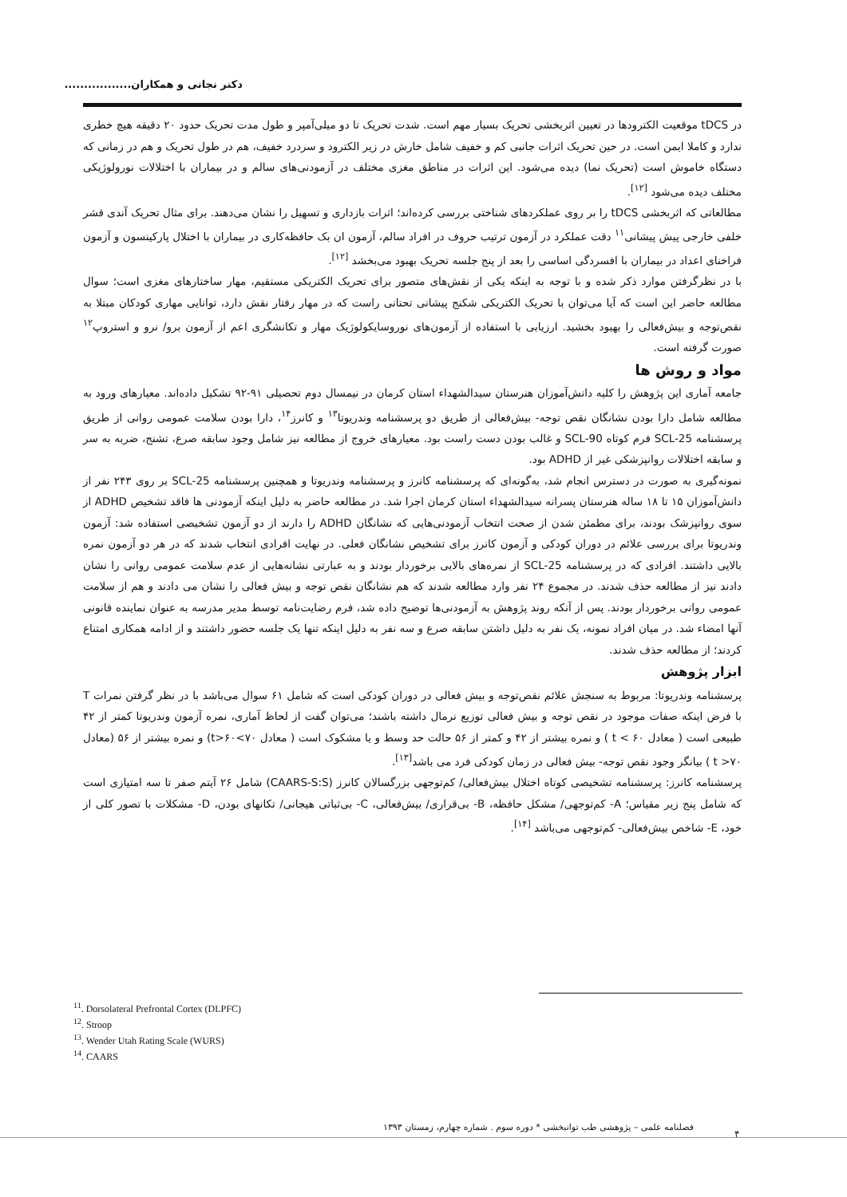دکتر نجاتی و همکاران.................
در tDCS موقعیت الکترودها در تعیین اثربخشی تحریک بسیار مهم است. شدت تحریک تا دو میلی‌آمپر و طول مدت تحریک حدود ۲۰ دقیقه هیچ خطری ندارد و کاملا ایمن است. در حین تحریک اثرات جانبی کم و خفیف شامل خارش در زیر الکترود و سردرد خفیف، هم در طول تحریک و هم در زمانی که دستگاه خاموش است (تحریک نما) دیده می‌شود. این اثرات در مناطق مغزی مختلف در آزمودنی‌های سالم و در بیماران با اختلالات نورولوژیکی مختلف دیده می‌شود <sup>[۱۲]</sup>.
مطالعاتی که اثربخشی tDCS را بر روی عملکردهای شناختی بررسی کرده‌اند؛ اثرات بازداری و تسهیل را نشان می‌دهند. برای مثال تحریک آندی قشر خلفی خارجی پیش پیشانی<sup>۱۱</sup> دقت عملکرد در آزمون ترتیب حروف در افراد سالم، آزمون ان بک حافظه‌کاری در بیماران با اختلال پارکینسون و آزمون فراخنای اعداد در بیماران با افسردگی اساسی را بعد از پنج جلسه تحریک بهبود می‌بخشد <sup>[۱۲]</sup>.
با در نظرگرفتن موارد ذکر شده و با توجه به اینکه یکی از نقش‌های متصور برای تحریک الکتریکی مستقیم، مهار ساختارهای مغزی است؛ سوال مطالعه حاضر این است که آیا می‌توان با تحریک الکتریکی شکنج پیشانی تحتانی راست که در مهار رفتار نقش دارد، توانایی مهاری کودکان مبتلا به نقص‌توجه و بیش‌فعالی را بهبود بخشید. ارزیابی با استفاده از آزمون‌های نوروسایکولوژیک مهار و تکانشگری اعم از آزمون برو/ نرو و استروپ<sup>۱۲</sup> صورت گرفته است.
مواد و روش ها
جامعه آماری این پژوهش را کلیه دانش‌آموزان هنرستان سیدالشهداء استان کرمان در نیمسال دوم تحصیلی ۹۱-۹۲ تشکیل داده‌اند. معیارهای ورود به مطالعه شامل دارا بودن نشانگان نقص توجه- بیش‌فعالی از طریق دو پرسشنامه وندریوتا<sup>۱۳</sup> و کانرز<sup>۱۴</sup>، دارا بودن سلامت عمومی روانی از طریق پرسشنامه SCL-25 فرم کوتاه SCL-90 و غالب بودن دست راست بود. معیارهای خروج از مطالعه نیز شامل وجود سابقه صرع، تشنج، ضربه به سر و سابقه اختلالات روانپزشکی غیر از ADHD بود.
نمونه‌گیری به صورت در دسترس انجام شد، به‌گونه‌ای که پرسشنامه کانرز و پرسشنامه وندریوتا و همچنین پرسشنامه SCL-25 بر روی ۲۴۳ نفر از دانش‌آموزان ۱۵ تا ۱۸ ساله هنرستان پسرانه سیدالشهداء استان کرمان اجرا شد. در مطالعه حاضر به دلیل اینکه آزمودنی ها فاقد تشخیص ADHD از سوی روانپزشک بودند، برای مطمئن شدن از صحت انتخاب آزمودنی‌هایی که نشانگان ADHD را دارند از دو آزمون تشخیصی استفاده شد: آزمون وندریوتا برای بررسی علائم در دوران کودکی و آزمون کانرز برای تشخیص نشانگان فعلی. در نهایت افرادی انتخاب شدند که در هر دو آزمون نمره بالایی داشتند. افرادی که در پرسشنامه SCL-25 از نمره‌های بالایی برخوردار بودند و به عبارتی نشانه‌هایی از عدم سلامت عمومی روانی را نشان دادند نیز از مطالعه حذف شدند. در مجموع ۲۴ نفر وارد مطالعه شدند که هم نشانگان نقص توجه و بیش فعالی را نشان می دادند و هم از سلامت عمومی روانی برخوردار بودند. پس از آنکه روند پژوهش به آزمودنی‌ها توضیح داده شد، فرم رضایت‌نامه توسط مدیر مدرسه به عنوان نماینده قانونی آنها امضاء شد. در میان افراد نمونه، یک نفر به دلیل داشتن سابقه صرع و سه نفر به دلیل اینکه تنها یک جلسه حضور داشتند و از ادامه همکاری امتناع کردند؛ از مطالعه حذف شدند.
ابزار پژوهش
پرسشنامه وندریوتا: مربوط به سنجش علائم نقص‌توجه و بیش فعالی در دوران کودکی است که شامل ۶۱ سوال می‌باشد با در نظر گرفتن نمرات T با فرض اینکه صفات موجود در نقص توجه و بیش فعالی توزیع نرمال داشته باشند؛ می‌توان گفت از لحاظ آماری، نمره آزمون وندریوتا کمتر از ۴۲ طبیعی است ( معادل ۶۰ > t ) و نمره بیشتر از ۴۲ و کمتر از ۵۶ حالت حد وسط و یا مشکوک است ( معادل ۷۰>t>۶۰) و نمره بیشتر از ۵۶ (معادل ۷۰< t ) بیانگر وجود نقص توجه- بیش فعالی در زمان کودکی فرد می باشد<sup>[۱۳]</sup>.
پرسشنامه کانرز: پرسشنامه تشخیصی کوتاه اختلال بیش‌فعالی/ کم‌توجهی بزرگسالان کانرز (CAARS-S:S) شامل ۲۶ آیتم صفر تا سه امتیازی است که شامل پنج زیر مقیاس؛ A- کم‌توجهی/ مشکل حافظه، B- بی‌قراری/ بیش‌فعالی، C- بی‌ثباتی هیجانی/ تکانهای بودن، D- مشکلات با تصور کلی از خود، E- شاخص بیش‌فعالی- کم‌توجهی می‌باشد <sup>[۱۴]</sup>.
<sup>11</sup>. Dorsolateral Prefrontal Cortex (DLPFC)
<sup>12</sup>. Stroop
<sup>13</sup>. Wender Utah Rating Scale (WURS)
<sup>14</sup>. CAARS
فصلنامه علمی – پژوهشی طب توانبخشی * دوره سوم . شماره چهارم، زمستان ۱۳۹۳
۴